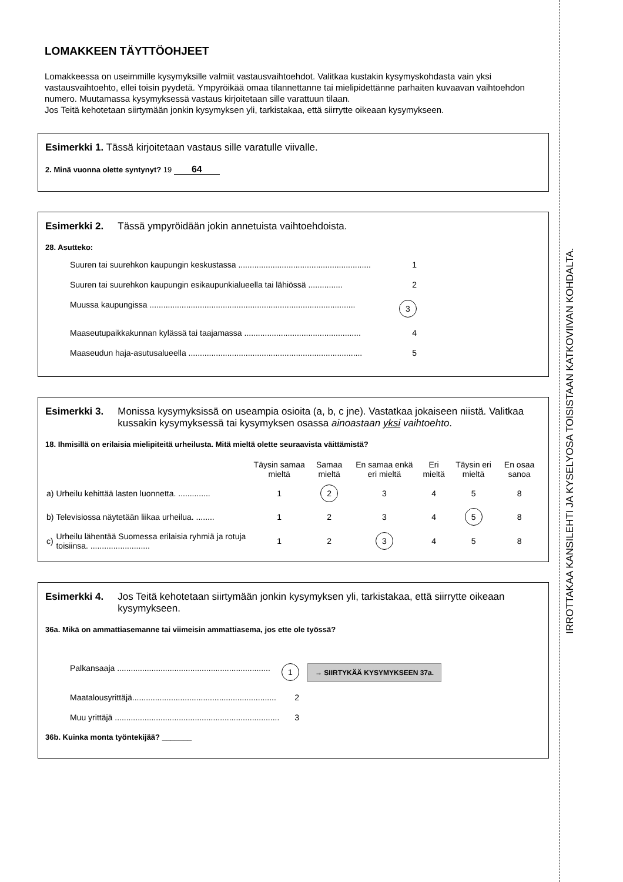LOMAKKEEN TÄYTTÖOHJEET
Lomakkeessa on useimmille kysymyksille valmiit vastausvaihtoehdot. Valitkaa kustakin kysymyskohdasta vain yksi vastausvaihtoehto, ellei toisin pyydetä. Ympyröikää omaa tilannettanne tai mielipidettänne parhaiten kuvaavan vaihtoehdon numero. Muutamassa kysymyksessä vastaus kirjoitetaan sille varattuun tilaan.
Jos Teitä kehotetaan siirtymään jonkin kysymyksen yli, tarkistakaa, että siirrytte oikeaan kysymykseen.
Esimerkki 1. Tässä kirjoitetaan vastaus sille varatulle viivalle.
2. Minä vuonna olette syntynyt? 19 64
Esimerkki 2. Tässä ympyröidään jokin annetuista vaihtoehdoista.
28. Asutteko:
Suuren tai suurehkon kaupungin keskustassa .......................................................... 1
Suuren tai suurehkon kaupungin esikaupunkialueella tai lähiössä ............... 2
Muussa kaupungissa .......................................................................................... 3
Maaseutupaikkakunnan kylässä tai taajamassa ................................................... 4
Maaseudun haja-asutusalueella ............................................................................ 5
Esimerkki 3. Monissa kysymyksissä on useampia osioita (a, b, c jne). Vastatkaa jokaiseen niistä. Valitkaa kussakin kysymyksessä tai kysymyksen osassa ainoastaan yksi vaihtoehto.
18. Ihmisillä on erilaisia mielipiteitä urheilusta. Mitä mieltä olette seuraavista väittämistä?
| | | Täysin samaa mieltä | Samaa mieltä | En samaa enkä eri mieltä | Eri mieltä | Täysin eri mieltä | En osaa sanoa |
| --- | --- | --- | --- | --- | --- | --- | --- |
| a) | Urheilu kehittää lasten luonnetta. .............. | 1 | 2 | 3 | 4 | 5 | 8 |
| b) | Televisiossa näytetään liikaa urheilua. ........ | 1 | 2 | 3 | 4 | 5 | 8 |
| c) | Urheilu lähentää Suomessa erilaisia ryhmiä ja rotuja toisiinsa. .......................... | 1 | 2 | 3 | 4 | 5 | 8 |
Esimerkki 4. Jos Teitä kehotetaan siirtymään jonkin kysymyksen yli, tarkistakaa, että siirrytte oikeaan kysymykseen.
36a. Mikä on ammattiasemanne tai viimeisin ammattiasema, jos ette ole työssä?
Palkansaaja ................................................................... 1 → SIIRTYKÄÄ KYSYMYKSEEN 37a.
Maatalousyrittäjä............................................................... 2
Muu yrittäjä ........................................................................ 3
36b. Kuinka monta työntekijää? _______
IRROTTAKAA KANSILEHTI JA KYSELYOSA TOISISTAAN KATKOVIIVAN KOHDALTA.